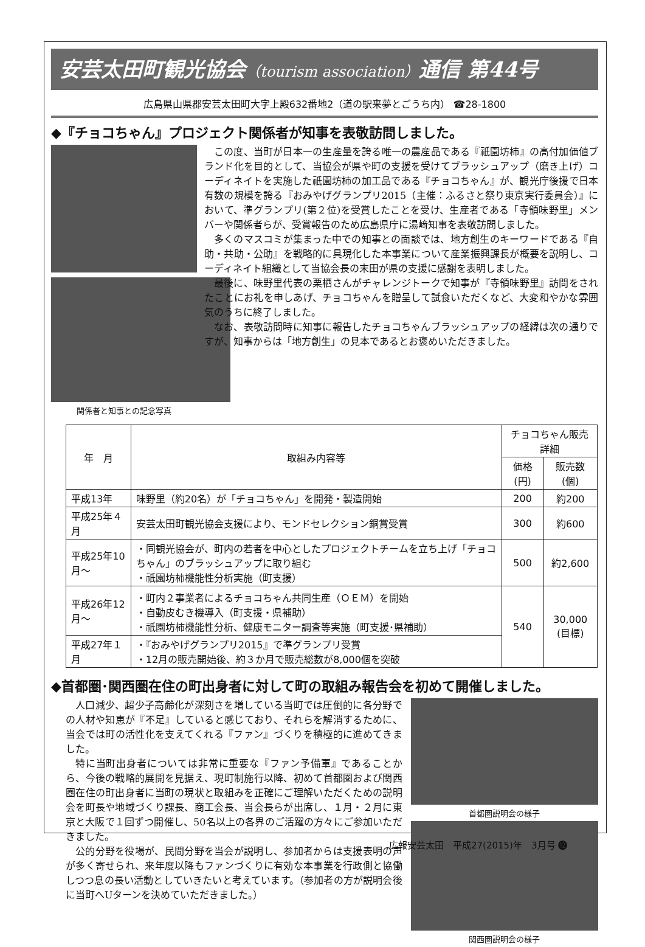安芸太田町観光協会（tourism association）通信 第44号
広島県山県郡安芸太田町大字上殿632番地2（道の駅来夢とごうち内） ☎28-1800
◆『チョコちゃん』プロジェクト関係者が知事を表敬訪問しました。
関係者と知事との記念写真
この度、当町が日本一の生産量を誇る唯一の農産品である『祇園坊柿』の高付加価値ブランド化を目的として、当協会が県や町の支援を受けてブラッシュアップ（磨き上げ）コーディネイトを実施した祇園坊柿の加工品である『チョコちゃん』が、観光庁後援で日本有数の規模を誇る『おみやげグランプリ2015（主催：ふるさと祭り東京実行委員会）』において、準グランプリ(第２位)を受賞したことを受け、生産者である「寺領味野里」メンバーや関係者らが、受賞報告のため広島県庁に湯﨑知事を表敬訪問しました。
多くのマスコミが集まった中での知事との面談では、地方創生のキーワードである『自助・共助・公助』を戦略的に具現化した本事業について産業振興課長が概要を説明し、コーディネイト組織として当協会長の末田が県の支援に感謝を表明しました。
最後に、味野里代表の栗栖さんがチャレンジトークで知事が『寺領味野里』訪問をされたことにお礼を申しあげ、チョコちゃんを贈呈して試食いただくなど、大変和やかな雰囲気のうちに終了しました。
なお、表敬訪問時に知事に報告したチョコちゃんブラッシュアップの経緯は次の通りですが、知事からは「地方創生」の見本であるとお褒めいただきました。
| 年 月 | 取組み内容等 | チョコちゃん販売詳細 | |
| --- | --- | --- | --- |
| | | 価格(円) | 販売数(個) |
| 平成13年 | 味野里（約20名）が「チョコちゃん」を開発・製造開始 | 200 | 約200 |
| 平成25年４月 | 安芸太田町観光協会支援により、モンドセレクション銅賞受賞 | 300 | 約600 |
| 平成25年10月～ | ・同観光協会が、町内の若者を中心としたプロジェクトチームを立ち上げ「チョコちゃん」のブラッシュアップに取り組む ・祇園坊柿機能性分析実施（町支援） | 500 | 約2,600 |
| 平成26年12月～ | ・町内２事業者によるチョコちゃん共同生産（ＯＥＭ）を開始 ・自動皮むき機導入（町支援・県補助） ・祇園坊柿機能性分析、健康モニター調査等実施（町支援･県補助） | 540 | 30,000 (目標) |
| 平成27年１月 | ・『おみやげグランプリ2015』で準グランプリ受賞 ・12月の販売開始後、約３か月で販売総数が8,000個を突破 | | |
◆首都圏･関西圏在住の町出身者に対して町の取組み報告会を初めて開催しました。
人口減少、超少子高齢化が深刻さを増している当町では圧倒的に各分野での人材や知恵が『不足』していると感じており、それらを解消するために、当会では町の活性化を支えてくれる『ファン』づくりを積極的に進めてきました。
特に当町出身者については非常に重要な『ファン予備軍』であることから、今後の戦略的展開を見据え、現町制施行以降、初めて首都圏および関西圏在住の町出身者に当町の現状と取組みを正確にご理解いただくための説明会を町長や地域づくり課長、商工会長、当会長らが出席し、１月・２月に東京と大阪で１回ずつ開催し、50名以上の各界のご活躍の方々にご参加いただきました。
公的分野を役場が、民間分野を当会が説明し、参加者からは支援表明の声が多く寄せられ、来年度以降もファンづくりに有効な本事業を行政側と協働しつつ息の長い活動としていきたいと考えています。（参加者の方が説明会後に当町へUターンを決めていただきました。）
首都圏説明会の様子
関西圏説明会の様子
広報安芸太田　平成27(2015)年　3月号 ⓬